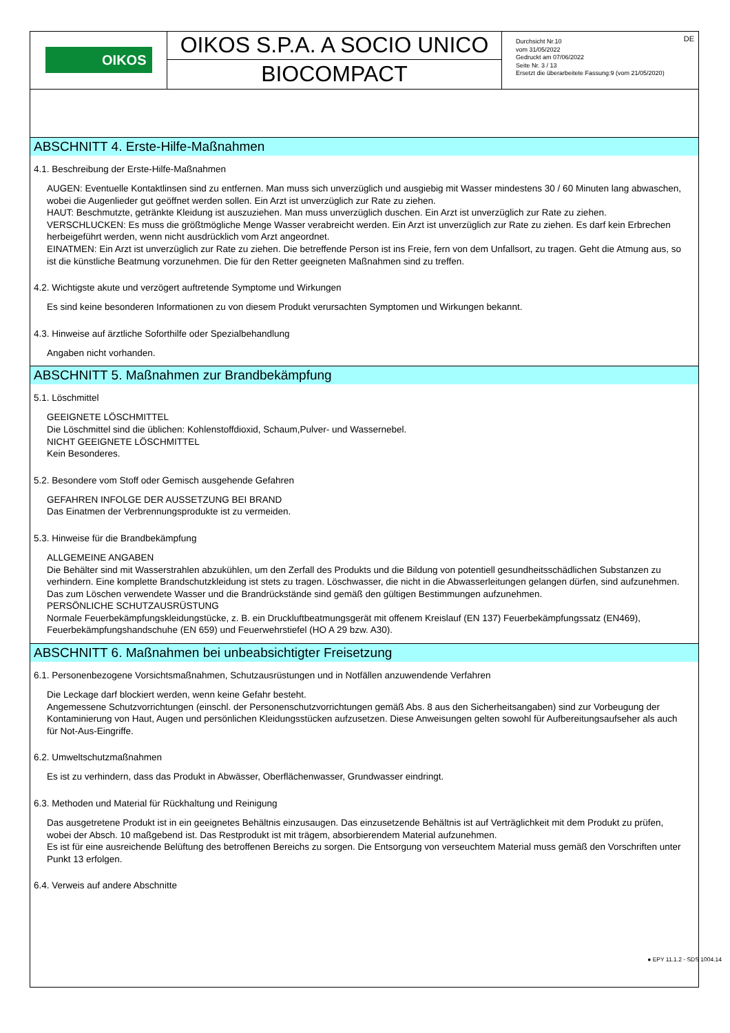OIKOS
OIKOS S.P.A. A SOCIO UNICO
BIOCOMPACT
DE Durchsicht Nr.10
vom 31/05/2022
Gedruckt am 07/06/2022
Seite Nr. 3 / 13
Ersetzt die überarbeitete Fassung:9 (vom 21/05/2020)
ABSCHNITT 4. Erste-Hilfe-Maßnahmen
4.1. Beschreibung der Erste-Hilfe-Maßnahmen
AUGEN: Eventuelle Kontaktlinsen sind zu entfernen. Man muss sich unverzüglich und ausgiebig mit Wasser mindestens 30 / 60 Minuten lang abwaschen, wobei die Augenlieder gut geöffnet werden sollen. Ein Arzt ist unverzüglich zur Rate zu ziehen.
HAUT: Beschmutzte, getränkte Kleidung ist auszuziehen. Man muss unverzüglich duschen. Ein Arzt ist unverzüglich zur Rate zu ziehen.
VERSCHLUCKEN: Es muss die größtmögliche Menge Wasser verabreicht werden. Ein Arzt ist unverzüglich zur Rate zu ziehen. Es darf kein Erbrechen herbeigeführt werden, wenn nicht ausdrücklich vom Arzt angeordnet.
EINATMEN: Ein Arzt ist unverzüglich zur Rate zu ziehen. Die betreffende Person ist ins Freie, fern von dem Unfallsort, zu tragen. Geht die Atmung aus, so ist die künstliche Beatmung vorzunehmen. Die für den Retter geeigneten Maßnahmen sind zu treffen.
4.2. Wichtigste akute und verzögert auftretende Symptome und Wirkungen
Es sind keine besonderen Informationen zu von diesem Produkt verursachten Symptomen und Wirkungen bekannt.
4.3. Hinweise auf ärztliche Soforthilfe oder Spezialbehandlung
Angaben nicht vorhanden.
ABSCHNITT 5. Maßnahmen zur Brandbekämpfung
5.1. Löschmittel
GEEIGNETE LÖSCHMITTEL
Die Löschmittel sind die üblichen: Kohlenstoffdioxid, Schaum,Pulver- und Wassernebel.
NICHT GEEIGNETE LÖSCHMITTEL
Kein Besonderes.
5.2. Besondere vom Stoff oder Gemisch ausgehende Gefahren
GEFAHREN INFOLGE DER AUSSETZUNG BEI BRAND
Das Einatmen der Verbrennungsprodukte ist zu vermeiden.
5.3. Hinweise für die Brandbekämpfung
ALLGEMEINE ANGABEN
Die Behälter sind mit Wasserstrahlen abzukühlen, um den Zerfall des Produkts und die Bildung von potentiell gesundheitsschädlichen Substanzen zu verhindern. Eine komplette Brandschutzkleidung ist stets zu tragen. Löschwasser, die nicht in die Abwasserleitungen gelangen dürfen, sind aufzunehmen. Das zum Löschen verwendete Wasser und die Brandrückstände sind gemäß den gültigen Bestimmungen aufzunehmen.
PERSÖNLICHE SCHUTZAUSRÜSTUNG
Normale Feuerbekämpfungskleidungstücke, z. B. ein Druckluftbeatmungsgerät mit offenem Kreislauf (EN 137) Feuerbekämpfungssatz (EN469), Feuerbekämpfungshandschuhe (EN 659) und Feuerwehrstiefel (HO A 29 bzw. A30).
ABSCHNITT 6. Maßnahmen bei unbeabsichtigter Freisetzung
6.1. Personenbezogene Vorsichtsmaßnahmen, Schutzausrüstungen und in Notfällen anzuwendende Verfahren
Die Leckage darf blockiert werden, wenn keine Gefahr besteht.
Angemessene Schutzvorrichtungen (einschl. der Personenschutzvorrichtungen gemäß Abs. 8 aus den Sicherheitsangaben) sind zur Vorbeugung der Kontaminierung von Haut, Augen und persönlichen Kleidungsstücken aufzusetzen. Diese Anweisungen gelten sowohl für Aufbereitungsaufseher als auch für Not-Aus-Eingriffe.
6.2. Umweltschutzmaßnahmen
Es ist zu verhindern, dass das Produkt in Abwässer, Oberflächenwasser, Grundwasser eindringt.
6.3. Methoden und Material für Rückhaltung und Reinigung
Das ausgetretene Produkt ist in ein geeignetes Behältnis einzusaugen. Das einzusetzende Behältnis ist auf Verträglichkeit mit dem Produkt zu prüfen, wobei der Absch. 10 maßgebend ist. Das Restprodukt ist mit trägem, absorbierendem Material aufzunehmen.
Es ist für eine ausreichende Belüftung des betroffenen Bereichs zu sorgen. Die Entsorgung von verseuchtem Material muss gemäß den Vorschriften unter Punkt 13 erfolgen.
6.4. Verweis auf andere Abschnitte
● EPY 11.1.2 - SDS 1004.14